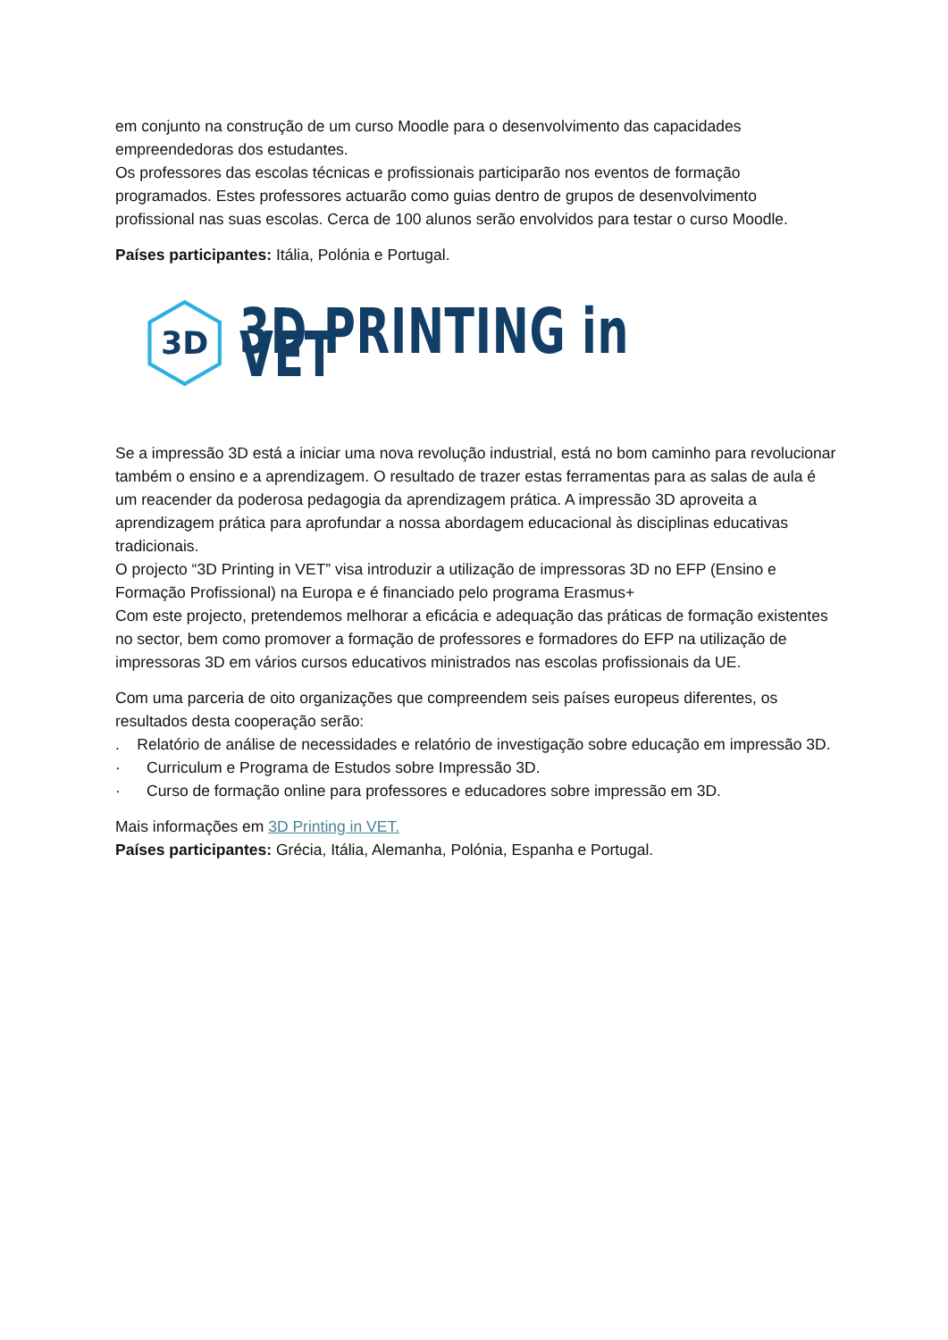em conjunto na construção de um curso Moodle para o desenvolvimento das capacidades empreendedoras dos estudantes.
Os professores das escolas técnicas e profissionais participarão nos eventos de formação programados. Estes professores actuarão como guias dentro de grupos de desenvolvimento profissional nas suas escolas. Cerca de 100 alunos serão envolvidos para testar o curso Moodle.
Países participantes: Itália, Polónia e Portugal.
3D
3D PRINTING in VET
Se a impressão 3D está a iniciar uma nova revolução industrial, está no bom caminho para revolucionar também o ensino e a aprendizagem. O resultado de trazer estas ferramentas para as salas de aula é um reacender da poderosa pedagogia da aprendizagem prática. A impressão 3D aproveita a aprendizagem prática para aprofundar a nossa abordagem educacional às disciplinas educativas tradicionais.
O projecto “3D Printing in VET” visa introduzir a utilização de impressoras 3D no EFP (Ensino e Formação Profissional) na Europa e é financiado pelo programa Erasmus+
Com este projecto, pretendemos melhorar a eficácia e adequação das práticas de formação existentes no sector, bem como promover a formação de professores e formadores do EFP na utilização de impressoras 3D em vários cursos educativos ministrados nas escolas profissionais da UE.
Com uma parceria de oito organizações que compreendem seis países europeus diferentes, os resultados desta cooperação serão:
. Relatório de análise de necessidades e relatório de investigação sobre educação em impressão 3D.
· Curriculum e Programa de Estudos sobre Impressão 3D.
· Curso de formação online para professores e educadores sobre impressão em 3D.
Mais informações em 3D Printing in VET.
Países participantes: Grécia, Itália, Alemanha, Polónia, Espanha e Portugal.